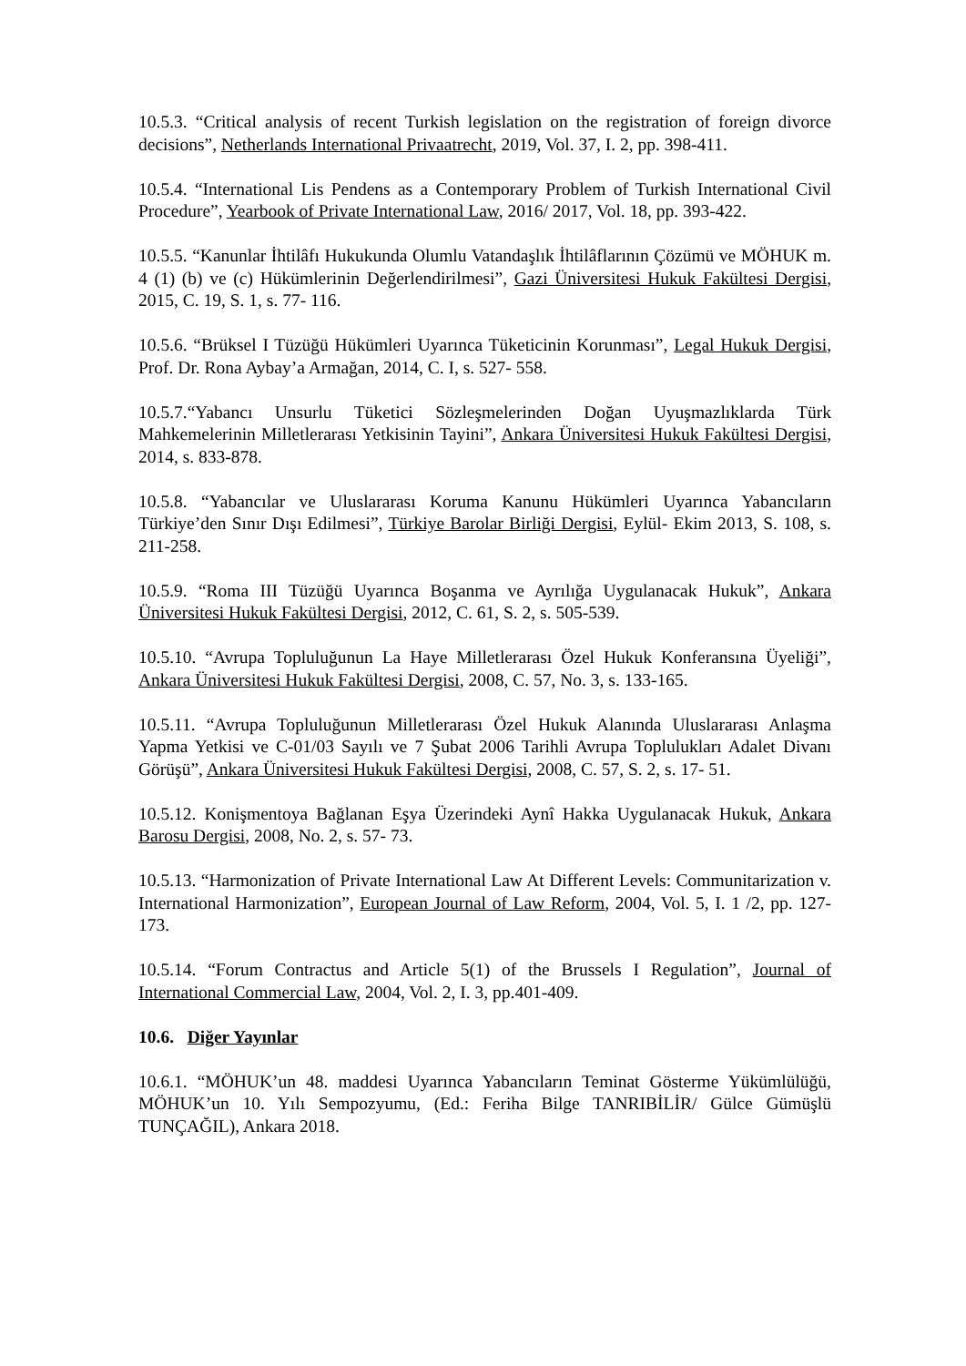10.5.3. “Critical analysis of recent Turkish legislation on the registration of foreign divorce decisions”, Netherlands International Privaatrecht, 2019, Vol. 37, I. 2, pp. 398-411.
10.5.4. “International Lis Pendens as a Contemporary Problem of Turkish International Civil Procedure”, Yearbook of Private International Law, 2016/ 2017, Vol. 18, pp. 393-422.
10.5.5. “Kanunlar İhtilâfı Hukukunda Olumlu Vatandaşlık İhtilâflarının Çözümü ve MÖHUK m. 4 (1) (b) ve (c) Hükümlerinin Değerlendirilmesi”, Gazi Üniversitesi Hukuk Fakültesi Dergisi, 2015, C. 19, S. 1, s. 77- 116.
10.5.6. “Brüksel I Tüzüğü Hükümleri Uyarınca Tüketicinin Korunması”, Legal Hukuk Dergisi, Prof. Dr. Rona Aybay’a Armağan, 2014, C. I, s. 527- 558.
10.5.7.“Yabancı Unsurlu Tüketici Sözleşmelerinden Doğan Uyuşmazlıklarda Türk Mahkemelerinin Milletlerarası Yetkisinin Tayini”, Ankara Üniversitesi Hukuk Fakültesi Dergisi, 2014, s. 833-878.
10.5.8. “Yabancılar ve Uluslararası Koruma Kanunu Hükümleri Uyarınca Yabancıların Türkiye’den Sınır Dışı Edilmesi”, Türkiye Barolar Birliği Dergisi, Eylül- Ekim 2013, S. 108, s. 211-258.
10.5.9. “Roma III Tüzüğü Uyarınca Boşanma ve Ayrılığa Uygulanacak Hukuk”, Ankara Üniversitesi Hukuk Fakültesi Dergisi, 2012, C. 61, S. 2, s. 505-539.
10.5.10. “Avrupa Topluluğunun La Haye Milletlerarası Özel Hukuk Konferansına Üyeliği”, Ankara Üniversitesi Hukuk Fakültesi Dergisi, 2008, C. 57, No. 3, s. 133-165.
10.5.11. “Avrupa Topluluğunun Milletlerarası Özel Hukuk Alanında Uluslararası Anlaşma Yapma Yetkisi ve C-01/03 Sayılı ve 7 Şubat 2006 Tarihli Avrupa Toplulukları Adalet Divanı Görüşü”, Ankara Üniversitesi Hukuk Fakültesi Dergisi, 2008, C. 57, S. 2, s. 17- 51.
10.5.12. Konişmentoya Bağlanan Eşya Üzerindeki Aynî Hakka Uygulanacak Hukuk, Ankara Barosu Dergisi, 2008, No. 2, s. 57- 73.
10.5.13. “Harmonization of Private International Law At Different Levels: Communitarization v. International Harmonization”, European Journal of Law Reform, 2004, Vol. 5, I. 1 /2, pp. 127-173.
10.5.14. “Forum Contractus and Article 5(1) of the Brussels I Regulation”, Journal of International Commercial Law, 2004, Vol. 2, I. 3, pp.401-409.
10.6. Diğer Yayınlar
10.6.1. “MÖHUK’un 48. maddesi Uyarınca Yabancıların Teminat Gösterme Yükümlülüğü, MÖHUK’un 10. Yılı Sempozyumu, (Ed.: Feriha Bilge TANRIBİLİR/ Gülce Gümüşlü TUNÇAĞIL), Ankara 2018.